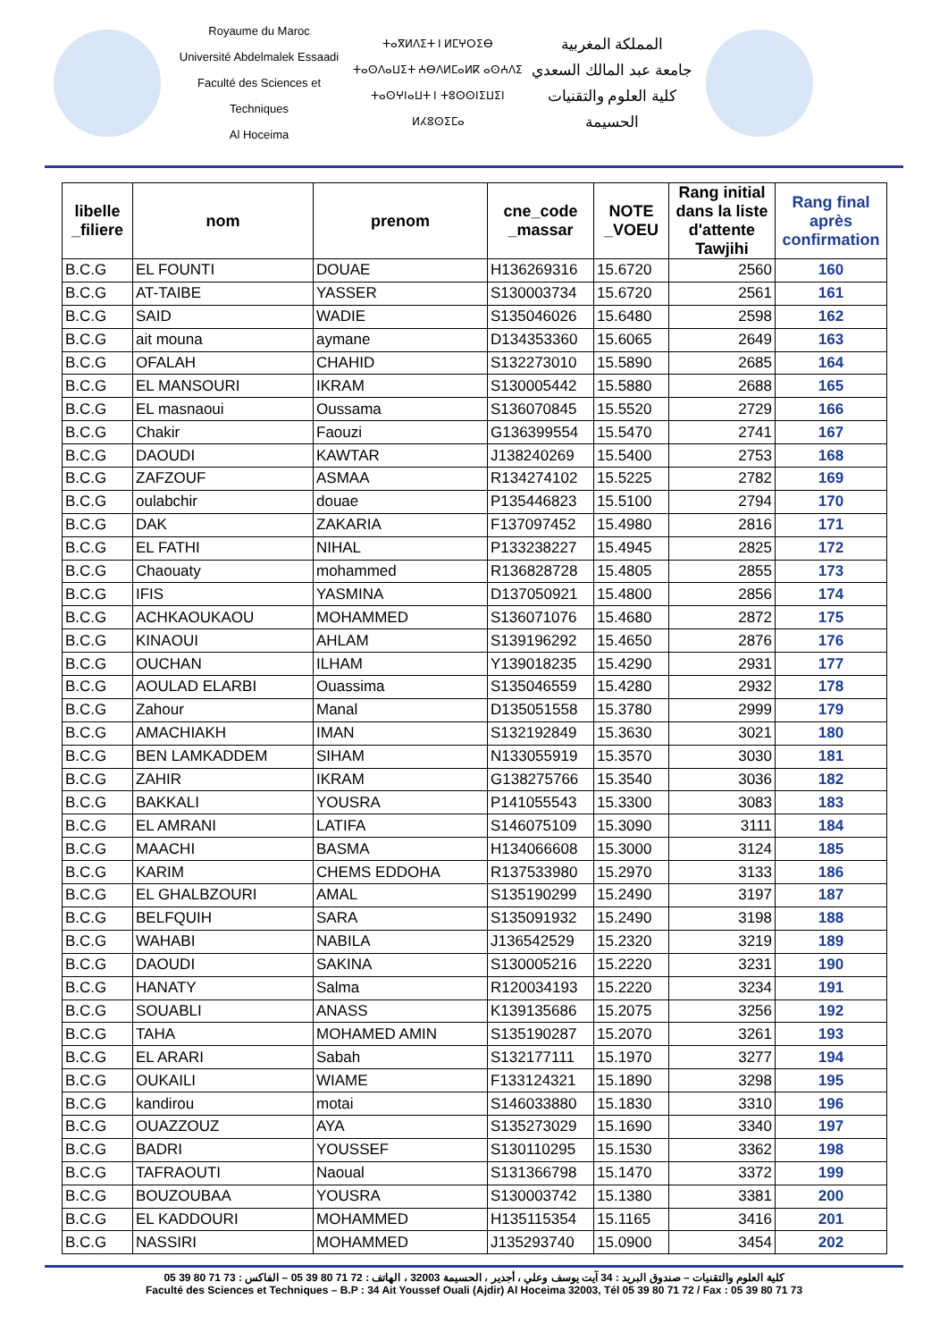Royaume du Maroc
Université Abdelmalek Essaadi
Faculté des Sciences et Techniques
Al Hoceima
ⵜⴰⴳⵍⴷⵉⵜ ⵏ ⵍⵎⵖⵔⵉⴱ
ⵜⴰⵙⴷⴰⵡⵉⵜ ⵄⴱⴷⵍⵎⴰⵍⴽ ⴰⵙⵄⴷⵉ
ⵜⴰⵙⵖⵏⴰⵡⵜ ⵏ ⵜⵓⵙⵙⵏⵉⵡⵉⵏ
ⵍⵃⵓⵙⵉⵎⴰ
المملكة المغربية
جامعة عبد المالك السعدي
كلية العلوم والتقنيات
الحسيمة
| libelle _filiere | nom | prenom | cne_code _massar | NOTE _VOEU | Rang initial dans la liste d'attente Tawjihi | Rang final après confirmation |
| --- | --- | --- | --- | --- | --- | --- |
| B.C.G | EL FOUNTI | DOUAE | H136269316 | 15.6720 | 2560 | 160 |
| B.C.G | AT-TAIBE | YASSER | S130003734 | 15.6720 | 2561 | 161 |
| B.C.G | SAID | WADIE | S135046026 | 15.6480 | 2598 | 162 |
| B.C.G | ait mouna | aymane | D134353360 | 15.6065 | 2649 | 163 |
| B.C.G | OFALAH | CHAHID | S132273010 | 15.5890 | 2685 | 164 |
| B.C.G | EL MANSOURI | IKRAM | S130005442 | 15.5880 | 2688 | 165 |
| B.C.G | EL masnaoui | Oussama | S136070845 | 15.5520 | 2729 | 166 |
| B.C.G | Chakir | Faouzi | G136399554 | 15.5470 | 2741 | 167 |
| B.C.G | DAOUDI | KAWTAR | J138240269 | 15.5400 | 2753 | 168 |
| B.C.G | ZAFZOUF | ASMAA | R134274102 | 15.5225 | 2782 | 169 |
| B.C.G | oulabchir | douae | P135446823 | 15.5100 | 2794 | 170 |
| B.C.G | DAK | ZAKARIA | F137097452 | 15.4980 | 2816 | 171 |
| B.C.G | EL FATHI | NIHAL | P133238227 | 15.4945 | 2825 | 172 |
| B.C.G | Chaouaty | mohammed | R136828728 | 15.4805 | 2855 | 173 |
| B.C.G | IFIS | YASMINA | D137050921 | 15.4800 | 2856 | 174 |
| B.C.G | ACHKAOUKAOU | MOHAMMED | S136071076 | 15.4680 | 2872 | 175 |
| B.C.G | KINAOUI | AHLAM | S139196292 | 15.4650 | 2876 | 176 |
| B.C.G | OUCHAN | ILHAM | Y139018235 | 15.4290 | 2931 | 177 |
| B.C.G | AOULAD ELARBI | Ouassima | S135046559 | 15.4280 | 2932 | 178 |
| B.C.G | Zahour | Manal | D135051558 | 15.3780 | 2999 | 179 |
| B.C.G | AMACHIAKH | IMAN | S132192849 | 15.3630 | 3021 | 180 |
| B.C.G | BEN LAMKADDEM | SIHAM | N133055919 | 15.3570 | 3030 | 181 |
| B.C.G | ZAHIR | IKRAM | G138275766 | 15.3540 | 3036 | 182 |
| B.C.G | BAKKALI | YOUSRA | P141055543 | 15.3300 | 3083 | 183 |
| B.C.G | EL AMRANI | LATIFA | S146075109 | 15.3090 | 3111 | 184 |
| B.C.G | MAACHI | BASMA | H134066608 | 15.3000 | 3124 | 185 |
| B.C.G | KARIM | CHEMS EDDOHA | R137533980 | 15.2970 | 3133 | 186 |
| B.C.G | EL GHALBZOURI | AMAL | S135190299 | 15.2490 | 3197 | 187 |
| B.C.G | BELFQUIH | SARA | S135091932 | 15.2490 | 3198 | 188 |
| B.C.G | WAHABI | NABILA | J136542529 | 15.2320 | 3219 | 189 |
| B.C.G | DAOUDI | SAKINA | S130005216 | 15.2220 | 3231 | 190 |
| B.C.G | HANATY | Salma | R120034193 | 15.2220 | 3234 | 191 |
| B.C.G | SOUABLI | ANASS | K139135686 | 15.2075 | 3256 | 192 |
| B.C.G | TAHA | MOHAMED AMIN | S135190287 | 15.2070 | 3261 | 193 |
| B.C.G | EL ARARI | Sabah | S132177111 | 15.1970 | 3277 | 194 |
| B.C.G | OUKAILI | WIAME | F133124321 | 15.1890 | 3298 | 195 |
| B.C.G | kandirou | motai | S146033880 | 15.1830 | 3310 | 196 |
| B.C.G | OUAZZOUZ | AYA | S135273029 | 15.1690 | 3340 | 197 |
| B.C.G | BADRI | YOUSSEF | S130110295 | 15.1530 | 3362 | 198 |
| B.C.G | TAFRAOUTI | Naoual | S131366798 | 15.1470 | 3372 | 199 |
| B.C.G | BOUZOUBAA | YOUSRA | S130003742 | 15.1380 | 3381 | 200 |
| B.C.G | EL KADDOURI | MOHAMMED | H135115354 | 15.1165 | 3416 | 201 |
| B.C.G | NASSIRI | MOHAMMED | J135293740 | 15.0900 | 3454 | 202 |
كلية العلوم والتقنيات – صندوق البريد : 34 آيت يوسف وعلي ، أجدير ، الحسيمة 32003 ، الهاتف : 72 71 80 39 05 – الفاكس : 73 71 80 39 05
Faculté des Sciences et Techniques – B.P : 34 Ait Youssef Ouali (Ajdir) Al Hoceima 32003, Tél 05 39 80 71 72 / Fax : 05 39 80 71 73